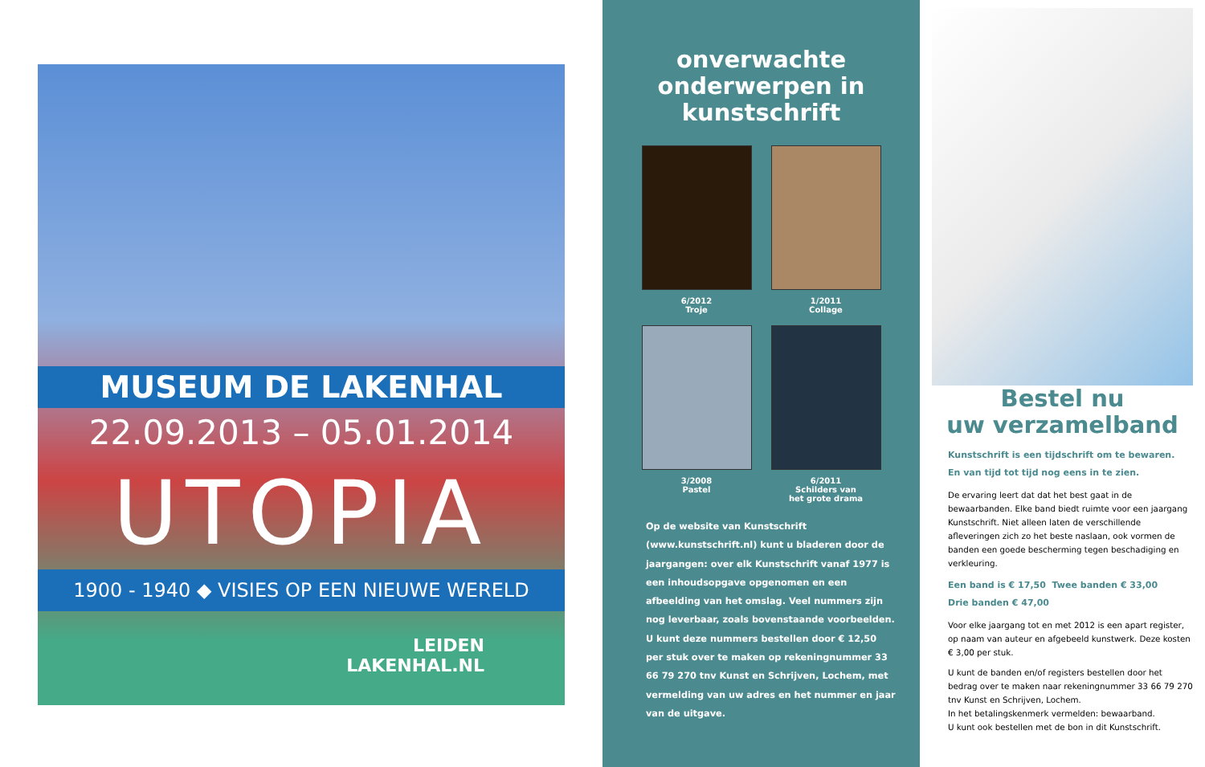MUSEUM DE LAKENHAL
22.09.2013 – 05.01.2014
UTOPIA
1900 - 1940 ◆ VISIES OP EEN NIEUWE WERELD
LEIDEN
LAKENHAL.NL
onverwachte
onderwerpen in
kunstschrift
6/2012
Troje
1/2011
Collage
3/2008
Pastel
6/2011
Schilders van
het grote drama
Op de website van Kunstschrift (www.kunstschrift.nl) kunt u bladeren door de jaargangen: over elk Kunstschrift vanaf 1977 is een inhoudsopgave opgenomen en een afbeelding van het omslag. Veel nummers zijn nog leverbaar, zoals bovenstaande voorbeelden. U kunt deze nummers bestellen door € 12,50 per stuk over te maken op rekeningnummer 33 66 79 270 tnv Kunst en Schrijven, Lochem, met vermelding van uw adres en het nummer en jaar van de uitgave.
Bestel nu
uw verzamelband
Kunstschrift is een tijdschrift om te bewaren.
En van tijd tot tijd nog eens in te zien.
De ervaring leert dat dat het best gaat in de bewaarbanden. Elke band biedt ruimte voor een jaargang Kunstschrift. Niet alleen laten de verschillende afleveringen zich zo het beste naslaan, ook vormen de banden een goede bescherming tegen beschadiging en verkleuring.
Een band is € 17,50 Twee banden € 33,00
Drie banden € 47,00
Voor elke jaargang tot en met 2012 is een apart register, op naam van auteur en afgebeeld kunstwerk. Deze kosten € 3,00 per stuk.
U kunt de banden en/of registers bestellen door het bedrag over te maken naar rekeningnummer 33 66 79 270 tnv Kunst en Schrijven, Lochem.
In het betalingskenmerk vermelden: bewaarband.
U kunt ook bestellen met de bon in dit Kunstschrift.